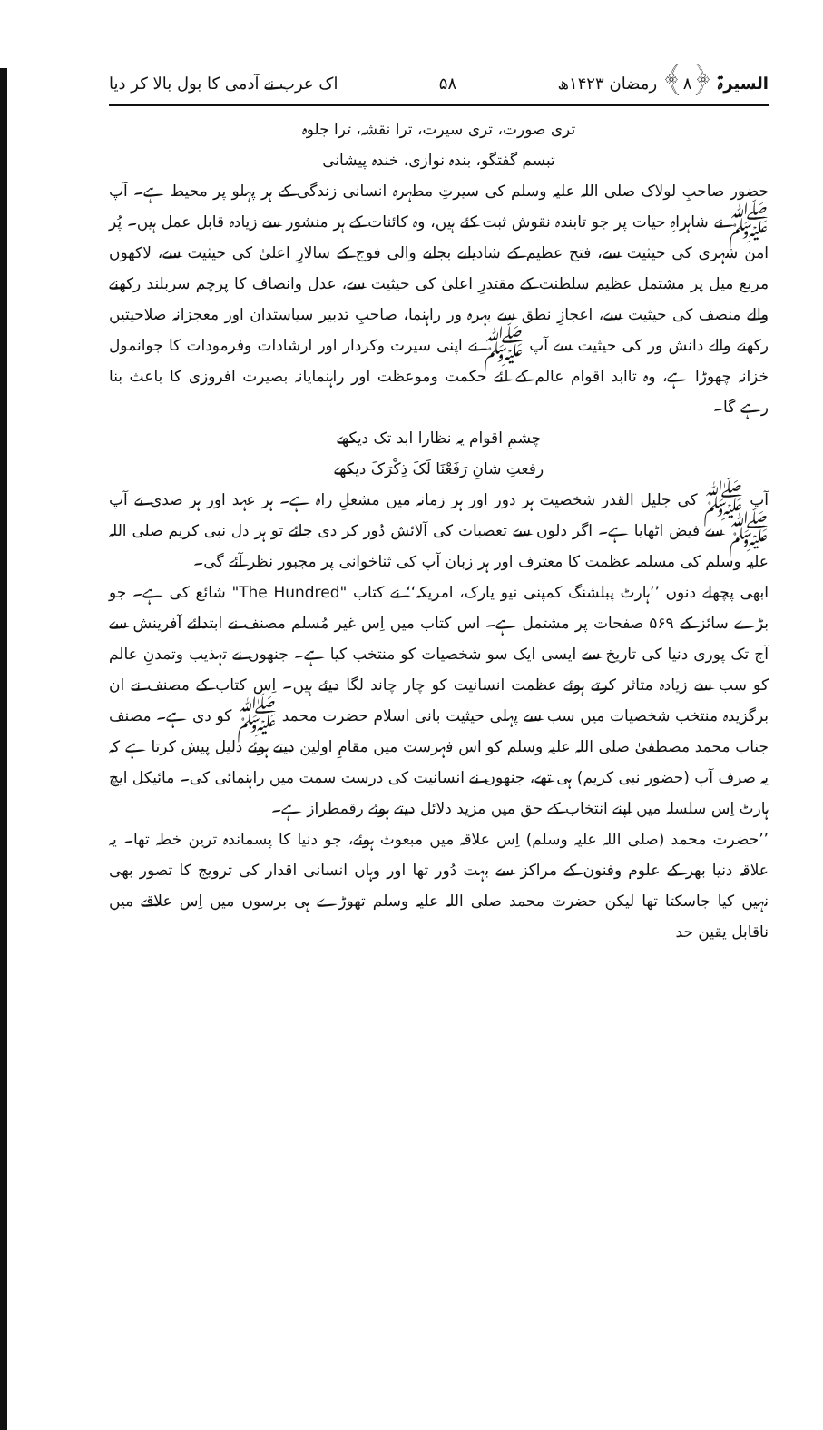السیرۃ ﴿۸﴾ رمضان ۱۴۲۳ھ ۵۸ اک عرب نے آدمی کا بول بالا کر دیا
تری صورت، تری سیرت، ترا نقشہ، ترا جلوہ
تبسم گفتگو، بندہ نوازی، خندہ پیشانی
حضور صاحبِ لولاک صلی اللہ علیہ وسلم کی سیرتِ مطہرہ انسانی زندگی کے ہر پہلو پر محیط ہے۔ آپ ﷺ نے شاہراہِ حیات پر جو تابندہ نقوش ثبت کئے ہیں، وہ کائنات کے ہر منشور سے زیادہ قابل عمل ہیں۔ پُر امن شہری کی حیثیت سے، فتح عظیم کے شادیانے بجانے والی فوج کے سالارِ اعلیٰ کی حیثیت سے، لاکھوں مربع میل پر مشتمل عظیم سلطنت کے مقتدرِ اعلیٰ کی حیثیت سے، عدل وانصاف کا پرچم سربلند رکھنے والے منصف کی حیثیت سے، اعجازِ نطق سے بہرہ ور راہنما، صاحبِ تدبیر سیاستدان اور معجزانہ صلاحیتیں رکھنے والے دانش ور کی حیثیت سے آپ ﷺ نے اپنی سیرت وکردار اور ارشادات وفرمودات کا جوانمول خزانہ چھوڑا ہے، وہ تاابد اقوام عالم کے لئے حکمت وموعظت اور راہنمایانہ بصیرت افروزی کا باعث بنا رہے گا۔
چشمِ اقوام یہ نظارا ابد تک دیکھے
رفعتِ شانِ رَفَعْنَا لَکَ ذِکْرَکَ دیکھے
آپ ﷺ کی جلیل القدر شخصیت ہر دور اور ہر زمانہ میں مشعلِ راہ ہے۔ ہر عہد اور ہر صدی نے آپ ﷺ سے فیض اٹھایا ہے۔ اگر دلوں سے تعصبات کی آلائش دُور کر دی جائے تو ہر دل نبی کریم صلی اللہ علیہ وسلم کی مسلمہ عظمت کا معترف اور ہر زبان آپ کی ثناخوانی پر مجبور نظر آئے گی۔
ابھی پچھلے دنوں ’’ہارٹ پبلشنگ کمپنی نیو یارک، امریکہ‘‘ نے کتاب "The Hundred" شائع کی ہے۔ جو بڑے سائز کے ۵۶۹ صفحات پر مشتمل ہے۔ اس کتاب میں اِس غیر مُسلم مصنف نے ابتدائے آفرینش سے آج تک پوری دنیا کی تاریخ سے ایسی ایک سو شخصیات کو منتخب کیا ہے۔ جنھوں نے تہذیب وتمدنِ عالم کو سب سے زیادہ متاثر کرتے ہوئے عظمت انسانیت کو چار چاند لگا دیئے ہیں۔ اِس کتاب کے مصنف نے ان برگزیدہ منتخب شخصیات میں سب سے پہلی حیثیت بانی اسلام حضرت محمد ﷺ کو دی ہے۔ مصنف جناب محمد مصطفیٰ صلی اللہ علیہ وسلم کو اس فہرست میں مقامِ اولین دیتے ہوئے دلیل پیش کرتا ہے کہ یہ صرف آپ (حضور نبی کریم) ہی تھے، جنھوں نے انسانیت کی درست سمت میں راہنمائی کی۔ مائیکل ایچ ہارٹ اِس سلسلہ میں اپنے انتخاب کے حق میں مزید دلائل دیتے ہوئے رقمطراز ہے۔
’’حضرت محمد (صلی اللہ علیہ وسلم) اِس علاقہ میں مبعوث ہوئے، جو دنیا کا پسماندہ ترین خطہ تھا۔ یہ علاقہ دنیا بھر کے علوم وفنون کے مراکز سے بہت دُور تھا اور وہاں انسانی اقدار کی ترویج کا تصور بھی نہیں کیا جاسکتا تھا لیکن حضرت محمد صلی اللہ علیہ وسلم تھوڑے ہی برسوں میں اِس علاقے میں ناقابل یقین حد